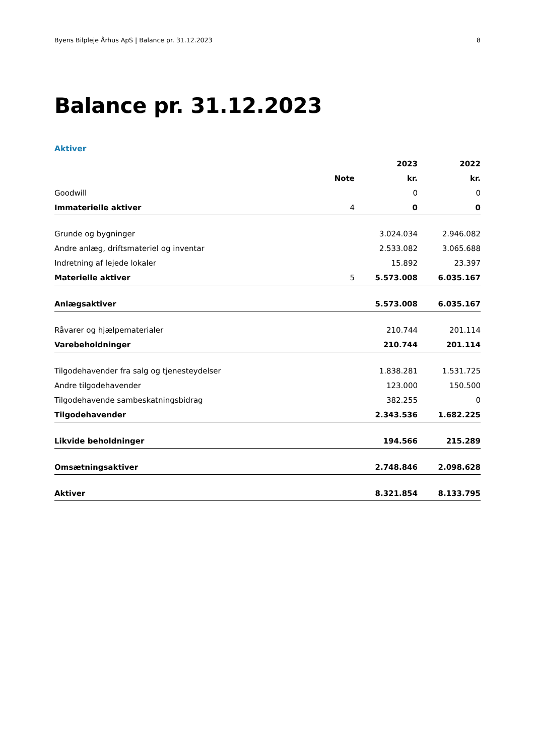Byens Bilpleje Århus ApS | Balance pr. 31.12.2023 8
Balance pr. 31.12.2023
Aktiver
| | | 2023 | 2022 |
| --- | --- | --- | --- |
| | Note | kr. | kr. |
| Goodwill | | 0 | 0 |
| Immaterielle aktiver | 4 | 0 | 0 |
| Grunde og bygninger | | 3.024.034 | 2.946.082 |
| Andre anlæg, driftsmateriel og inventar | | 2.533.082 | 3.065.688 |
| Indretning af lejede lokaler | | 15.892 | 23.397 |
| Materielle aktiver | 5 | 5.573.008 | 6.035.167 |
| Anlægsaktiver | | 5.573.008 | 6.035.167 |
| Råvarer og hjælpematerialer | | 210.744 | 201.114 |
| Varebeholdninger | | 210.744 | 201.114 |
| Tilgodehavender fra salg og tjenesteydelser | | 1.838.281 | 1.531.725 |
| Andre tilgodehavender | | 123.000 | 150.500 |
| Tilgodehavende sambeskatningsbidrag | | 382.255 | 0 |
| Tilgodehavender | | 2.343.536 | 1.682.225 |
| Likvide beholdninger | | 194.566 | 215.289 |
| Omsætningsaktiver | | 2.748.846 | 2.098.628 |
| Aktiver | | 8.321.854 | 8.133.795 |